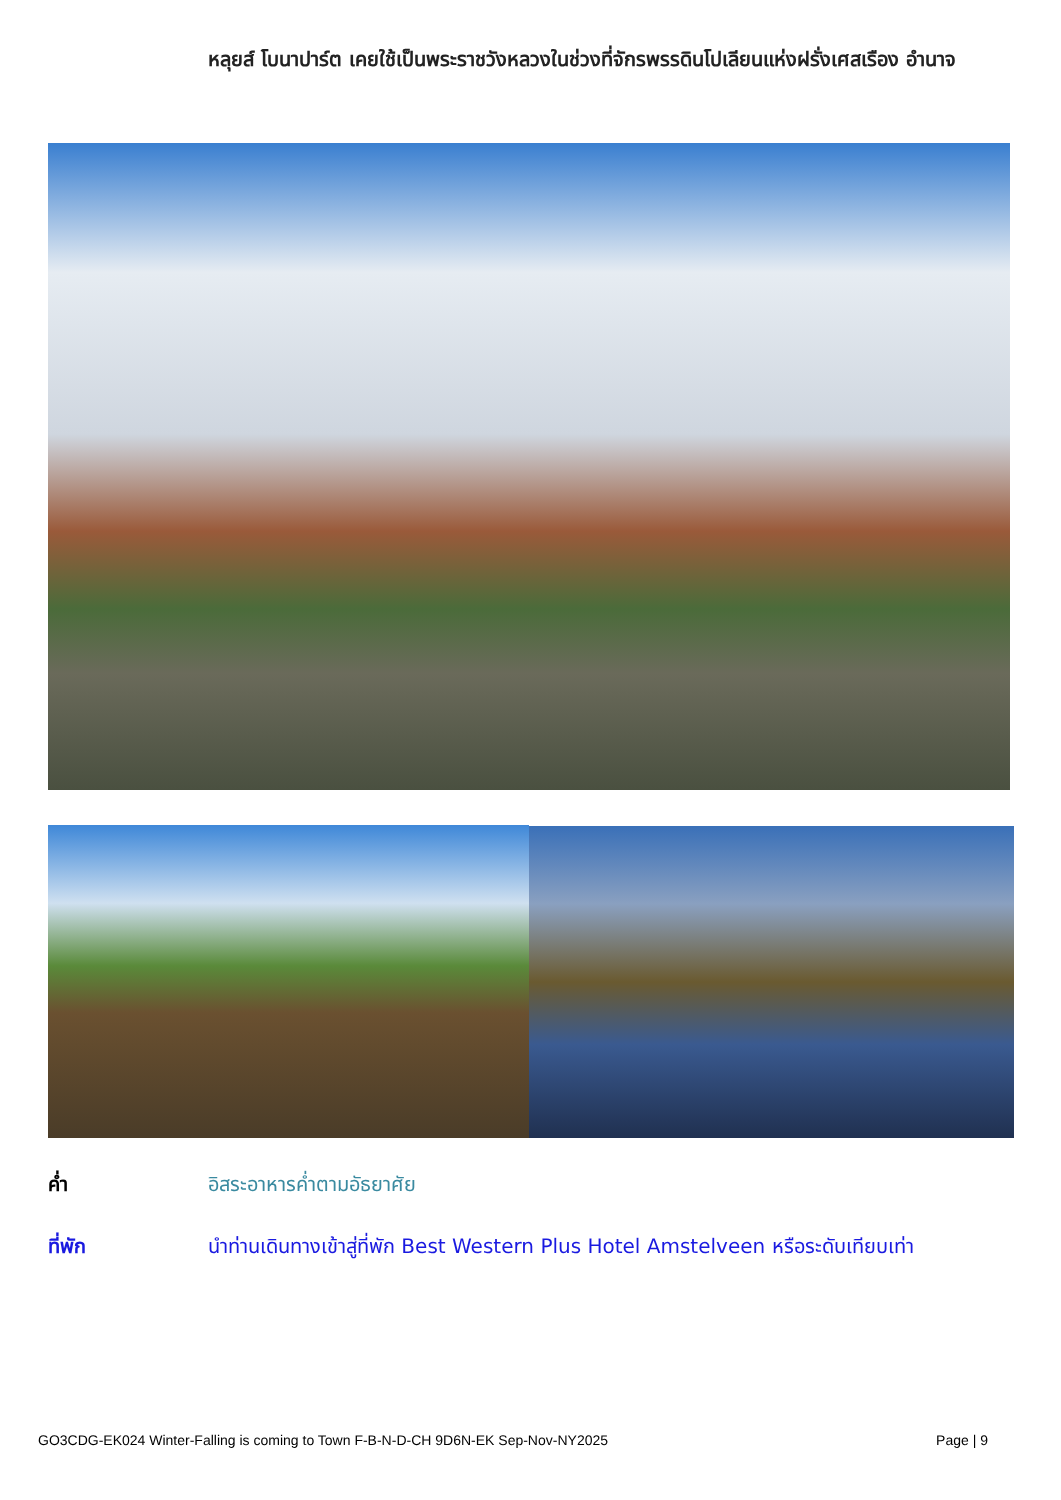หลุยส์ โบนาปาร์ต เคยใช้เป็นพระราชวังหลวงในช่วงที่จักรพรรดินโปเลียนแห่งฝรั่งเศสเรือง อำนาจ
ค่ำ อิสระอาหารค่ำตามอัธยาศัย
ที่พัก นำท่านเดินทางเข้าสู่ที่พัก Best Western Plus Hotel Amstelveen หรือระดับเทียบเท่า
GO3CDG-EK024 Winter-Falling is coming to Town F-B-N-D-CH 9D6N-EK Sep-Nov-NY2025 Page | 9